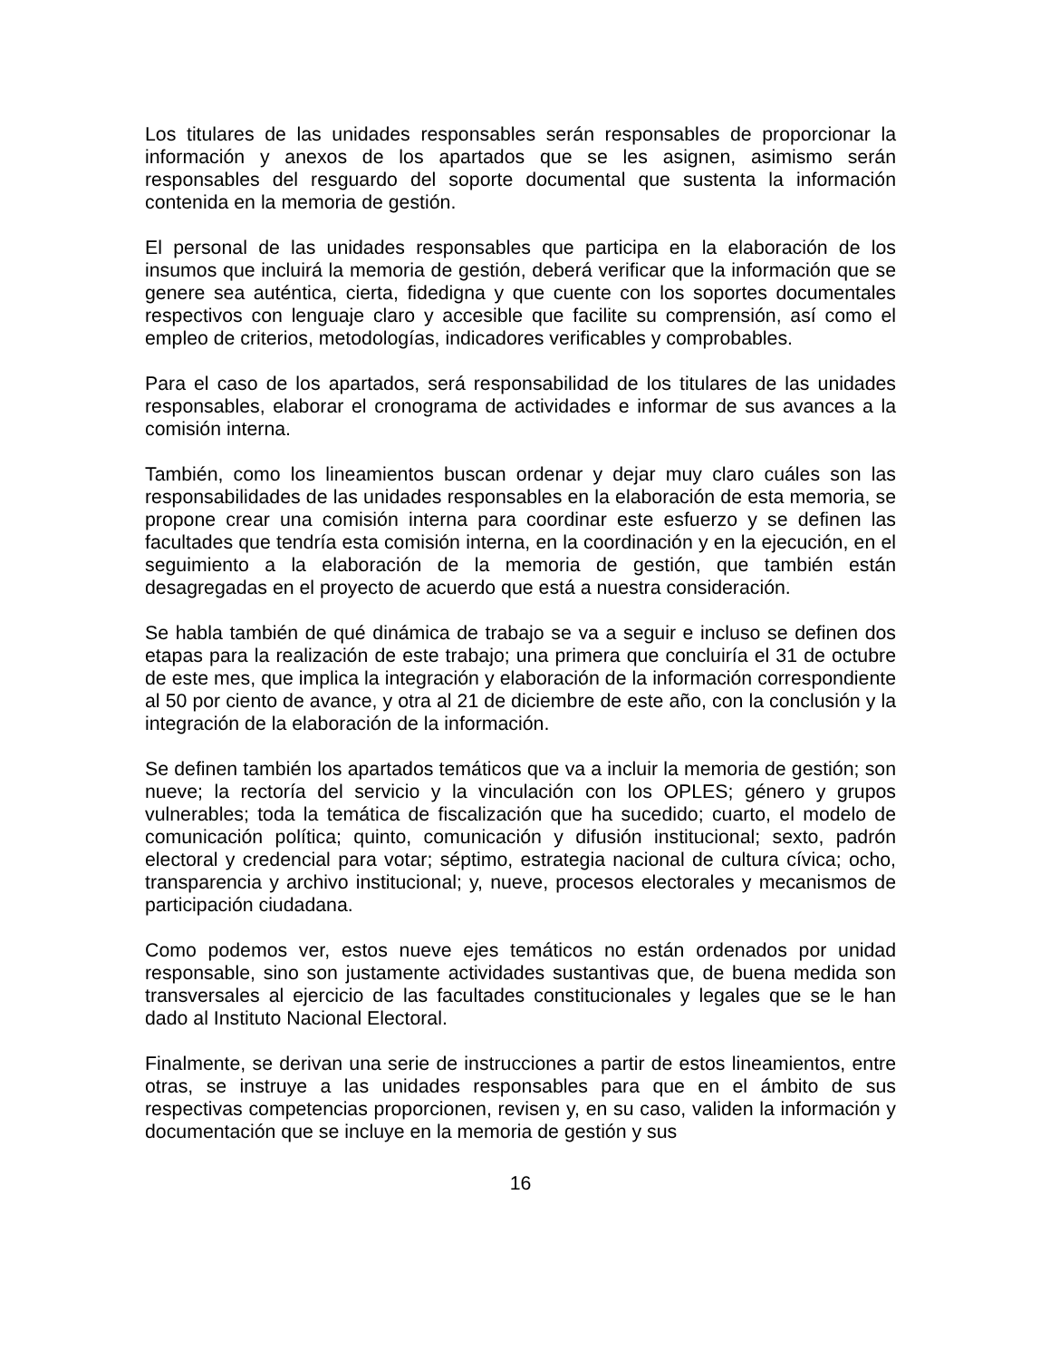Los titulares de las unidades responsables serán responsables de proporcionar la información y anexos de los apartados que se les asignen, asimismo serán responsables del resguardo del soporte documental que sustenta la información contenida en la memoria de gestión.
El personal de las unidades responsables que participa en la elaboración de los insumos que incluirá la memoria de gestión, deberá verificar que la información que se genere sea auténtica, cierta, fidedigna y que cuente con los soportes documentales respectivos con lenguaje claro y accesible que facilite su comprensión, así como el empleo de criterios, metodologías, indicadores verificables y comprobables.
Para el caso de los apartados, será responsabilidad de los titulares de las unidades responsables, elaborar el cronograma de actividades e informar de sus avances a la comisión interna.
También, como los lineamientos buscan ordenar y dejar muy claro cuáles son las responsabilidades de las unidades responsables en la elaboración de esta memoria, se propone crear una comisión interna para coordinar este esfuerzo y se definen las facultades que tendría esta comisión interna, en la coordinación y en la ejecución, en el seguimiento a la elaboración de la memoria de gestión, que también están desagregadas en el proyecto de acuerdo que está a nuestra consideración.
Se habla también de qué dinámica de trabajo se va a seguir e incluso se definen dos etapas para la realización de este trabajo; una primera que concluiría el 31 de octubre de este mes, que implica la integración y elaboración de la información correspondiente al 50 por ciento de avance, y otra al 21 de diciembre de este año, con la conclusión y la integración de la elaboración de la información.
Se definen también los apartados temáticos que va a incluir la memoria de gestión; son nueve; la rectoría del servicio y la vinculación con los OPLES; género y grupos vulnerables; toda la temática de fiscalización que ha sucedido; cuarto, el modelo de comunicación política; quinto, comunicación y difusión institucional; sexto, padrón electoral y credencial para votar; séptimo, estrategia nacional de cultura cívica; ocho, transparencia y archivo institucional; y, nueve, procesos electorales y mecanismos de participación ciudadana.
Como podemos ver, estos nueve ejes temáticos no están ordenados por unidad responsable, sino son justamente actividades sustantivas que, de buena medida son transversales al ejercicio de las facultades constitucionales y legales que se le han dado al Instituto Nacional Electoral.
Finalmente, se derivan una serie de instrucciones a partir de estos lineamientos, entre otras, se instruye a las unidades responsables para que en el ámbito de sus respectivas competencias proporcionen, revisen y, en su caso, validen la información y documentación que se incluye en la memoria de gestión y sus
16